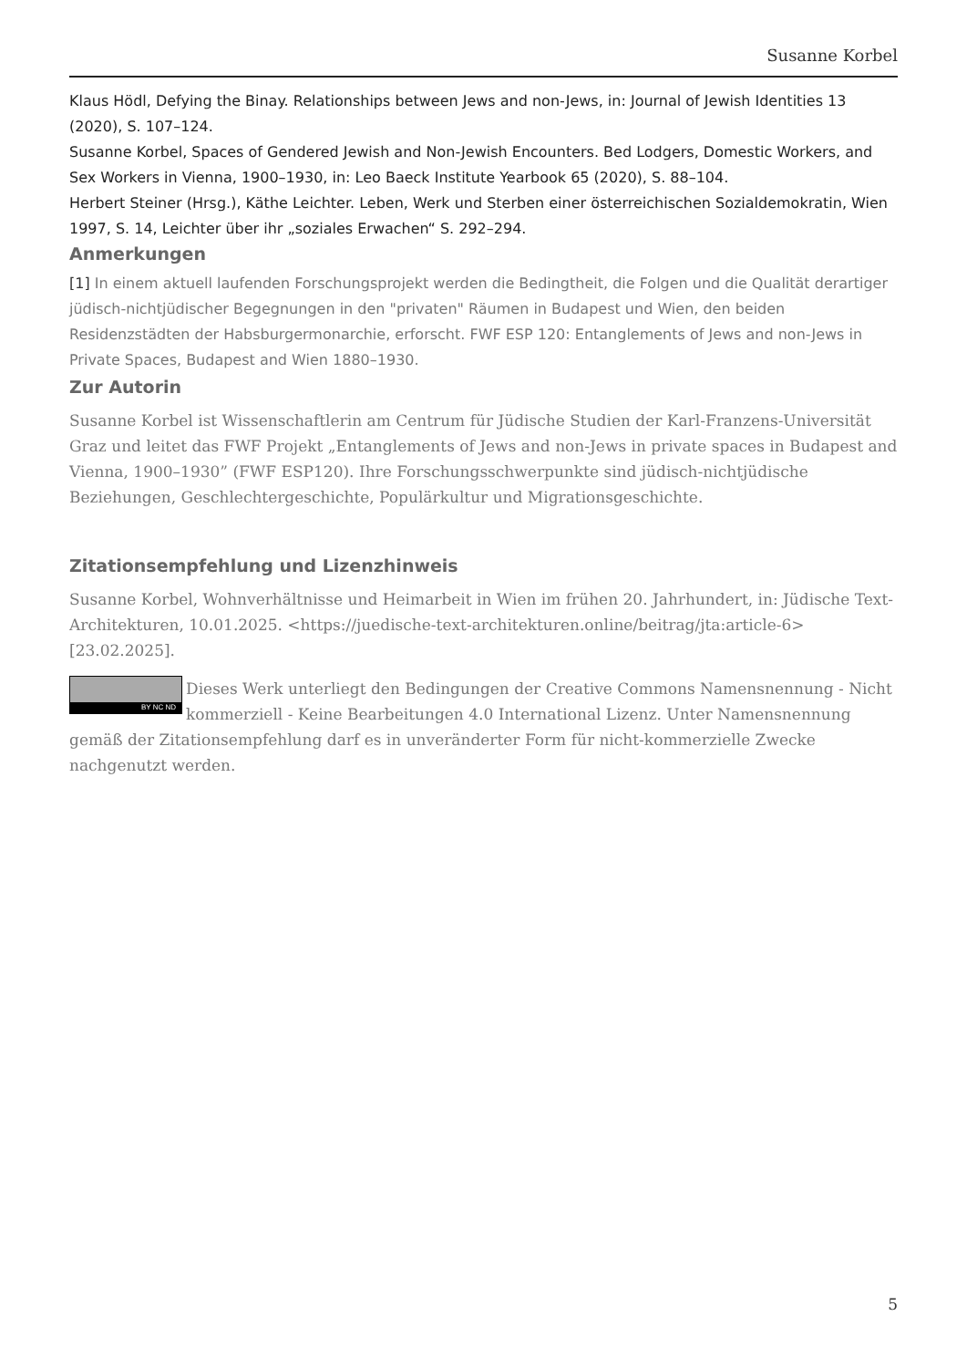Susanne Korbel
Klaus Hödl, Defying the Binay. Relationships between Jews and non-Jews, in: Journal of Jewish Identities 13 (2020), S. 107–124.
Susanne Korbel, Spaces of Gendered Jewish and Non-Jewish Encounters. Bed Lodgers, Domestic Workers, and Sex Workers in Vienna, 1900–1930, in: Leo Baeck Institute Yearbook 65 (2020), S. 88–104.
Herbert Steiner (Hrsg.), Käthe Leichter. Leben, Werk und Sterben einer österreichischen Sozialdemokratin, Wien 1997, S. 14, Leichter über ihr „soziales Erwachen“ S. 292–294.
Anmerkungen
[1] In einem aktuell laufenden Forschungsprojekt werden die Bedingtheit, die Folgen und die Qualität derartiger jüdisch-nichtjüdischer Begegnungen in den "privaten" Räumen in Budapest und Wien, den beiden Residenzstädten der Habsburgermonarchie, erforscht. FWF ESP 120: Entanglements of Jews and non-Jews in Private Spaces, Budapest and Wien 1880–1930.
Zur Autorin
Susanne Korbel ist Wissenschaftlerin am Centrum für Jüdische Studien der Karl-Franzens-Universität Graz und leitet das FWF Projekt „Entanglements of Jews and non-Jews in private spaces in Budapest and Vienna, 1900–1930” (FWF ESP120). Ihre Forschungsschwerpunkte sind jüdisch-nichtjüdische Beziehungen, Geschlechtergeschichte, Populärkultur und Migrationsgeschichte.
Zitationsempfehlung und Lizenzhinweis
Susanne Korbel, Wohnverhältnisse und Heimarbeit in Wien im frühen 20. Jahrhundert, in: Jüdische Text-Architekturen, 10.01.2025. <https://juedische-text-architekturen.online/beitrag/jta:article-6> [23.02.2025].
BY NC ND Dieses Werk unterliegt den Bedingungen der Creative Commons Namensnennung - Nicht kommerziell - Keine Bearbeitungen 4.0 International Lizenz. Unter Namensnennung gemäß der Zitationsempfehlung darf es in unveränderter Form für nicht-kommerzielle Zwecke nachgenutzt werden.
5